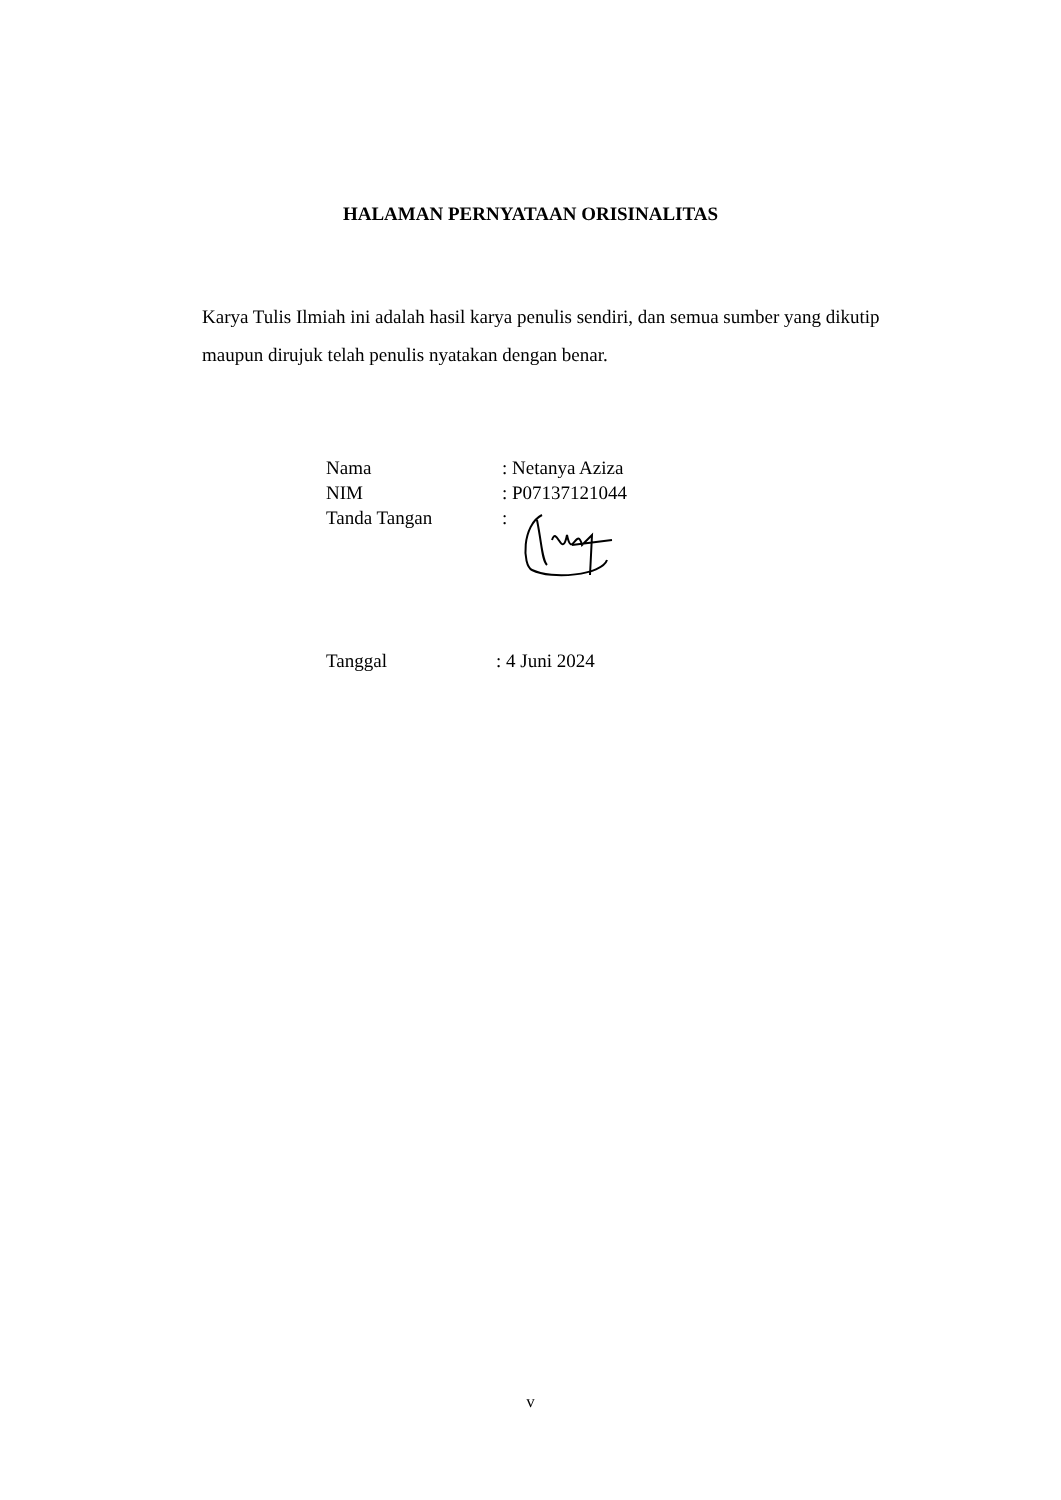HALAMAN PERNYATAAN ORISINALITAS
Karya Tulis Ilmiah ini adalah hasil karya penulis sendiri, dan semua sumber yang dikutip maupun dirujuk telah penulis nyatakan dengan benar.
Nama: Netanya Aziza
NIM: P07137121044
Tanda Tangan:
Tanggal: 4 Juni 2024
v